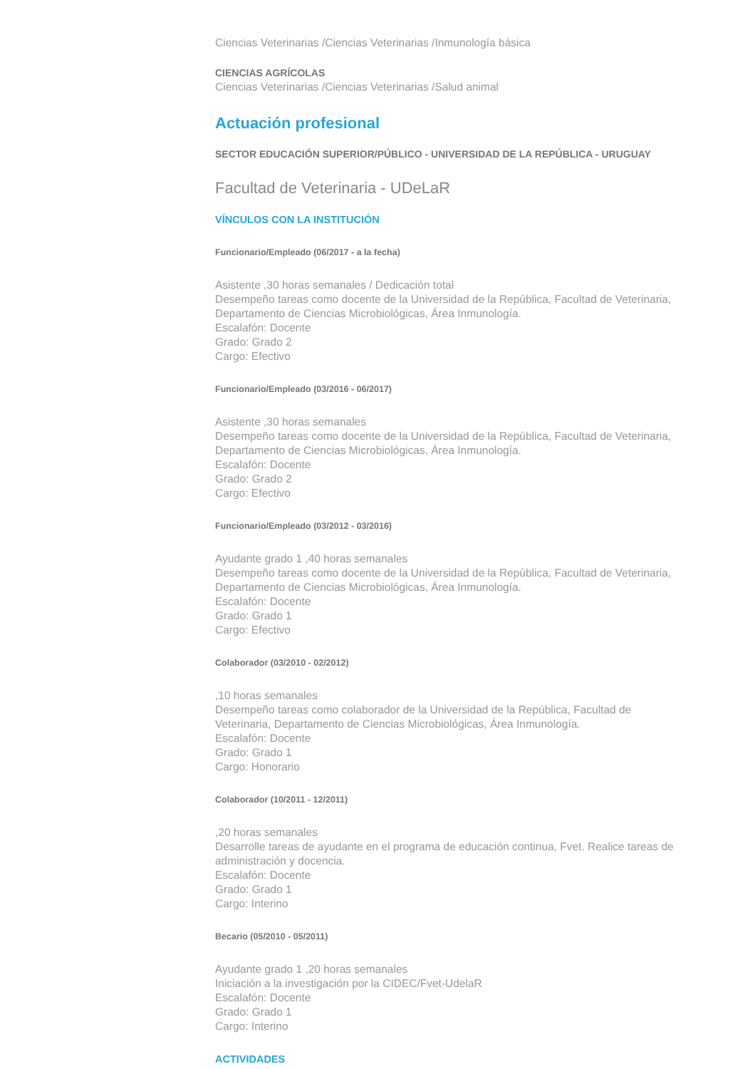Ciencias Veterinarias /Ciencias Veterinarias /Inmunología básica
CIENCIAS AGRÍCOLAS
Ciencias Veterinarias /Ciencias Veterinarias /Salud animal
Actuación profesional
SECTOR EDUCACIÓN SUPERIOR/PÚBLICO - UNIVERSIDAD DE LA REPÚBLICA - URUGUAY
Facultad de Veterinaria - UDeLaR
VÍNCULOS CON LA INSTITUCIÓN
Funcionario/Empleado (06/2017 - a la fecha)
Asistente ,30 horas semanales / Dedicación total
Desempeño tareas como docente de la Universidad de la República, Facultad de Veterinaria, Departamento de Ciencias Microbiológicas, Área Inmunología.
Escalafón: Docente
Grado: Grado 2
Cargo: Efectivo
Funcionario/Empleado (03/2016 - 06/2017)
Asistente ,30 horas semanales
Desempeño tareas como docente de la Universidad de la República, Facultad de Veterinaria, Departamento de Ciencias Microbiológicas, Área Inmunología.
Escalafón: Docente
Grado: Grado 2
Cargo: Efectivo
Funcionario/Empleado (03/2012 - 03/2016)
Ayudante grado 1 ,40 horas semanales
Desempeño tareas como docente de la Universidad de la República, Facultad de Veterinaria, Departamento de Ciencias Microbiológicas, Área Inmunología.
Escalafón: Docente
Grado: Grado 1
Cargo: Efectivo
Colaborador (03/2010 - 02/2012)
,10 horas semanales
Desempeño tareas como colaborador de la Universidad de la República, Facultad de Veterinaria, Departamento de Ciencias Microbiológicas, Área Inmunología.
Escalafón: Docente
Grado: Grado 1
Cargo: Honorario
Colaborador (10/2011 - 12/2011)
,20 horas semanales
Desarrolle tareas de ayudante en el programa de educación continua, Fvet. Realice tareas de administración y docencia.
Escalafón: Docente
Grado: Grado 1
Cargo: Interino
Becario (05/2010 - 05/2011)
Ayudante grado 1 ,20 horas semanales
Iniciación a la investigación por la CIDEC/Fvet-UdelaR
Escalafón: Docente
Grado: Grado 1
Cargo: Interino
ACTIVIDADES